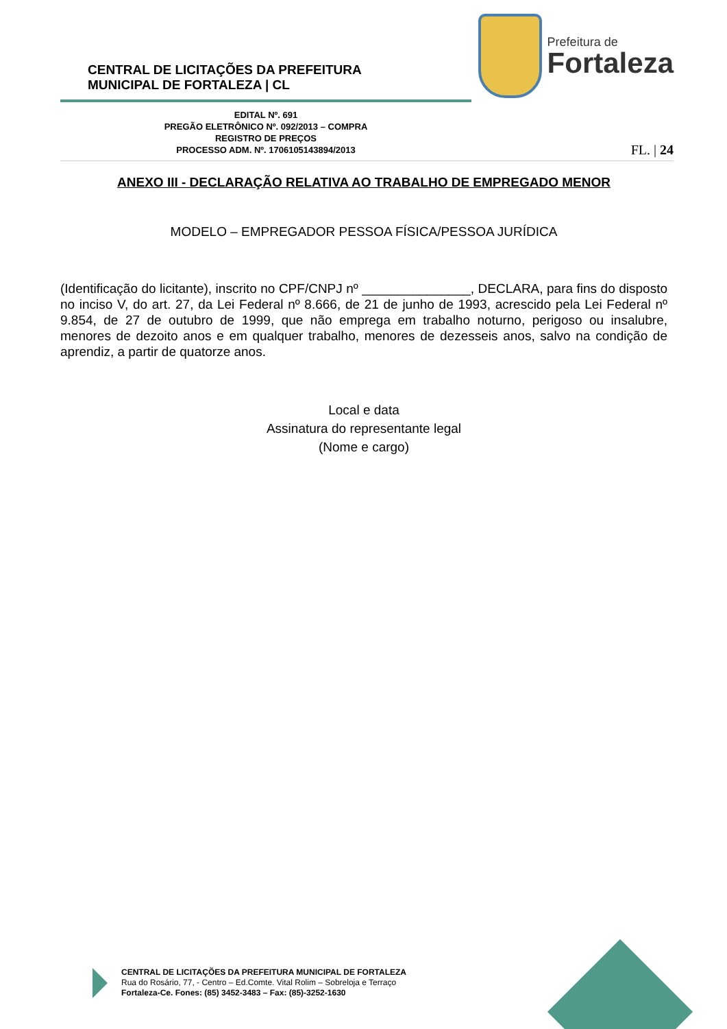CENTRAL DE LICITAÇÕES DA PREFEITURA
MUNICIPAL DE FORTALEZA | CL
Prefeitura de
Fortaleza
EDITAL Nº. 691
PREGÃO ELETRÔNICO Nº. 092/2013 – COMPRA
REGISTRO DE PREÇOS
PROCESSO ADM. Nº. 1706105143894/2013
FL. | 24
ANEXO III - DECLARAÇÃO RELATIVA AO TRABALHO DE EMPREGADO MENOR
MODELO – EMPREGADOR PESSOA FÍSICA/PESSOA JURÍDICA
(Identificação do licitante), inscrito no CPF/CNPJ nº _______________, DECLARA, para fins do disposto no inciso V, do art. 27, da Lei Federal nº 8.666, de 21 de junho de 1993, acrescido pela Lei Federal nº 9.854, de 27 de outubro de 1999, que não emprega em trabalho noturno, perigoso ou insalubre, menores de dezoito anos e em qualquer trabalho, menores de dezesseis anos, salvo na condição de aprendiz, a partir de quatorze anos.
Local e data
Assinatura do representante legal
(Nome e cargo)
CENTRAL DE LICITAÇÕES DA PREFEITURA MUNICIPAL DE FORTALEZA
Rua do Rosário, 77, - Centro – Ed.Comte. Vital Rolim – Sobreloja e Terraço
Fortaleza-Ce. Fones: (85) 3452-3483 – Fax: (85)-3252-1630